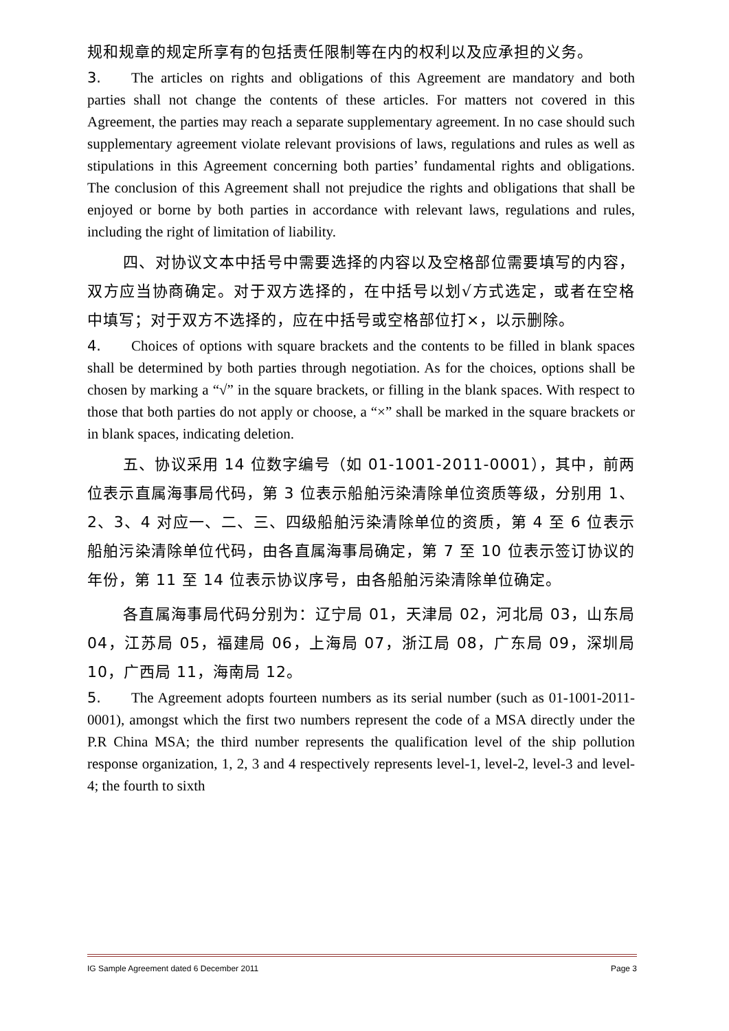规和规章的规定所享有的包括责任限制等在内的权利以及应承担的义务。
3. The articles on rights and obligations of this Agreement are mandatory and both parties shall not change the contents of these articles. For matters not covered in this Agreement, the parties may reach a separate supplementary agreement. In no case should such supplementary agreement violate relevant provisions of laws, regulations and rules as well as stipulations in this Agreement concerning both parties’ fundamental rights and obligations. The conclusion of this Agreement shall not prejudice the rights and obligations that shall be enjoyed or borne by both parties in accordance with relevant laws, regulations and rules, including the right of limitation of liability.
四、对协议文本中括号中需要选择的内容以及空格部位需要填写的内容，双方应当协商确定。对于双方选择的，在中括号以划√方式选定，或者在空格中填写；对于双方不选择的，应在中括号或空格部位打×，以示删除。
4. Choices of options with square brackets and the contents to be filled in blank spaces shall be determined by both parties through negotiation. As for the choices, options shall be chosen by marking a “√” in the square brackets, or filling in the blank spaces. With respect to those that both parties do not apply or choose, a “×” shall be marked in the square brackets or in blank spaces, indicating deletion.
五、协议采用 14 位数字编号（如 01-1001-2011-0001），其中，前两位表示直属海事局代码，第 3 位表示船舶污染清除单位资质等级，分别用 1、2、3、4 对应一、二、三、四级船舶污染清除单位的资质，第 4 至 6 位表示船舶污染清除单位代码，由各直属海事局确定，第 7 至 10 位表示签订协议的年份，第 11 至 14 位表示协议序号，由各船舶污染清除单位确定。
各直属海事局代码分别为：辽宁局 01，天津局 02，河北局 03，山东局 04，江苏局 05，福建局 06，上海局 07，浙江局 08，广东局 09，深圳局 10，广西局 11，海南局 12。
5. The Agreement adopts fourteen numbers as its serial number (such as 01-1001-2011-0001), amongst which the first two numbers represent the code of a MSA directly under the P.R China MSA; the third number represents the qualification level of the ship pollution response organization, 1, 2, 3 and 4 respectively represents level-1, level-2, level-3 and level-4; the fourth to sixth
IG Sample Agreement dated 6 December 2011 Page 3